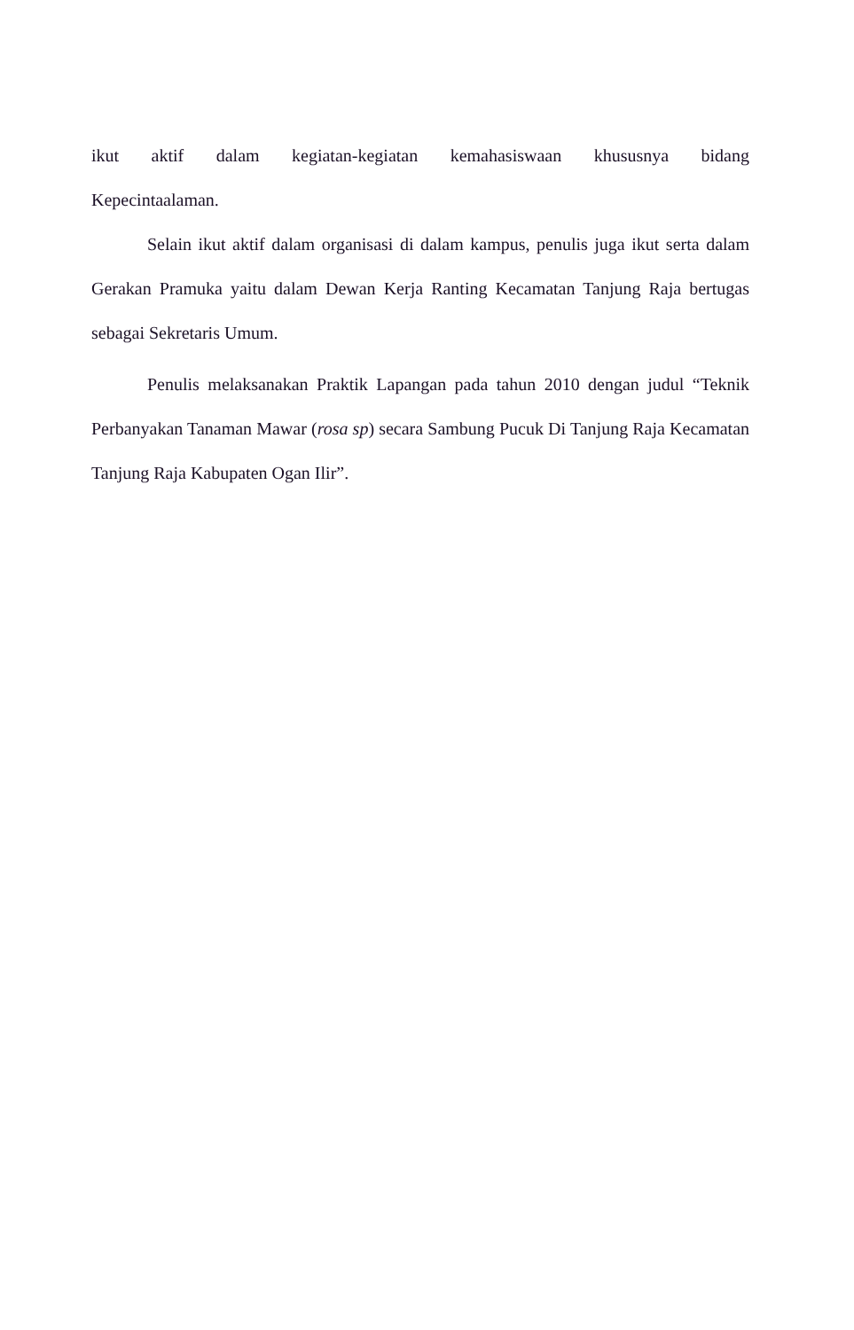ikut aktif dalam kegiatan-kegiatan kemahasiswaan khususnya bidang
Kepecintaalaman.
Selain ikut aktif dalam organisasi di dalam kampus, penulis juga ikut serta dalam Gerakan Pramuka yaitu dalam Dewan Kerja Ranting Kecamatan Tanjung Raja bertugas sebagai Sekretaris Umum.
Penulis melaksanakan Praktik Lapangan pada tahun 2010 dengan judul “Teknik Perbanyakan Tanaman Mawar (rosa sp) secara Sambung Pucuk Di Tanjung Raja Kecamatan Tanjung Raja Kabupaten Ogan Ilir”.